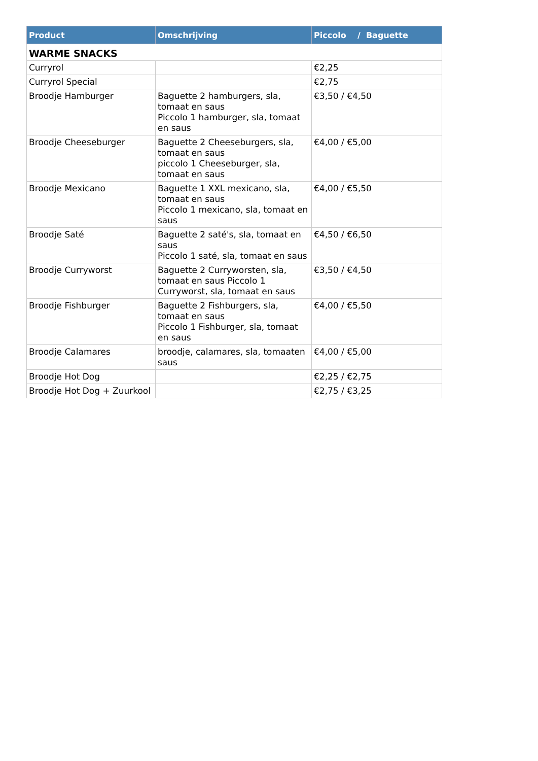| Product | Omschrijving | Piccolo / Baguette |
| --- | --- | --- |
| WARME SNACKS | | |
| Curryrol | | €2,25 |
| Curryrol Special | | €2,75 |
| Broodje Hamburger | Baguette 2 hamburgers, sla, tomaat en saus Piccolo 1 hamburger, sla, tomaat en saus | €3,50 / €4,50 |
| Broodje Cheeseburger | Baguette 2 Cheeseburgers, sla, tomaat en saus piccolo 1 Cheeseburger, sla, tomaat en saus | €4,00 / €5,00 |
| Broodje Mexicano | Baguette 1 XXL mexicano, sla, tomaat en saus Piccolo 1 mexicano, sla, tomaat en saus | €4,00 / €5,50 |
| Broodje Saté | Baguette 2 saté's, sla, tomaat en saus Piccolo 1 saté, sla, tomaat en saus | €4,50 / €6,50 |
| Broodje Curryworst | Baguette 2 Curryworsten, sla, tomaat en saus Piccolo 1 Curryworst, sla, tomaat en saus | €3,50 / €4,50 |
| Broodje Fishburger | Baguette 2 Fishburgers, sla, tomaat en saus Piccolo 1 Fishburger, sla, tomaat en saus | €4,00 / €5,50 |
| Broodje Calamares | broodje, calamares, sla, tomaaten saus | €4,00 / €5,00 |
| Broodje Hot Dog | | €2,25 / €2,75 |
| Broodje Hot Dog + Zuurkool | | €2,75 / €3,25 |